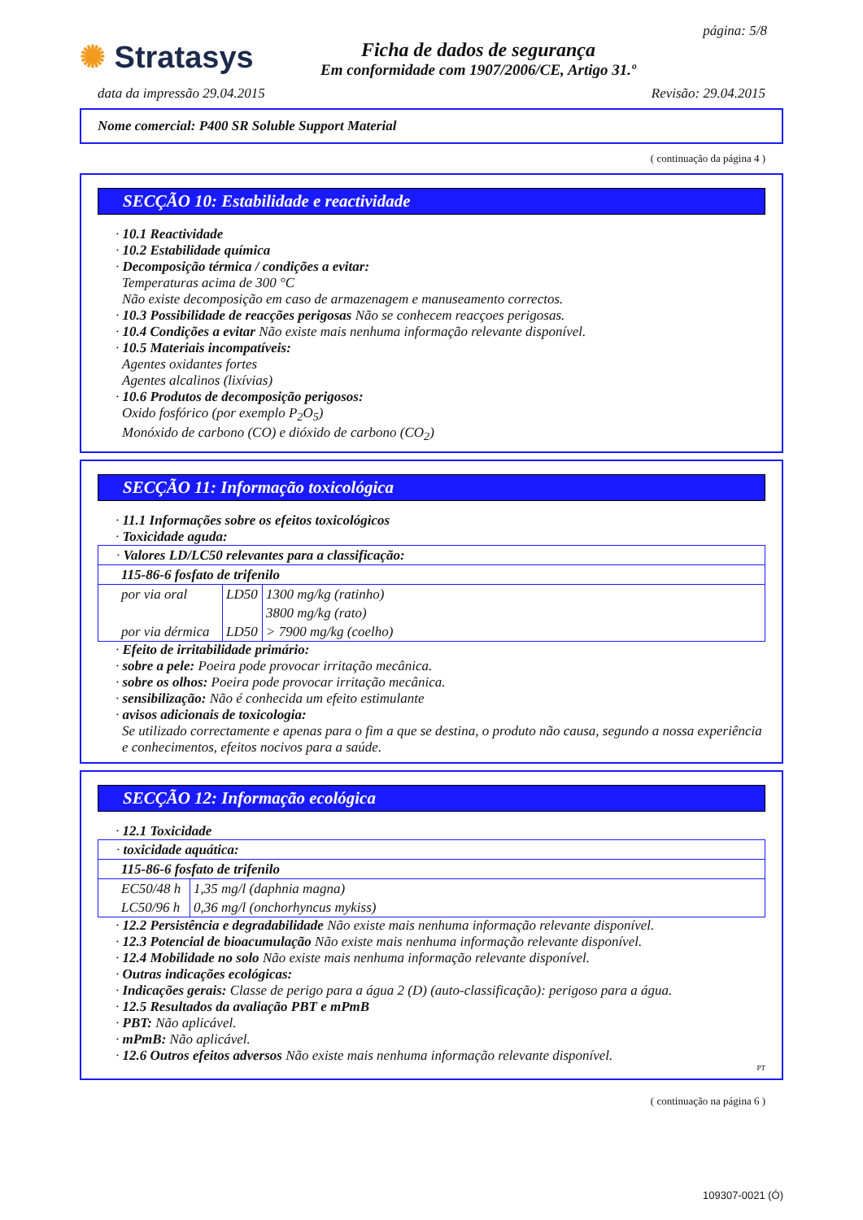✺ Stratasys
Ficha de dados de segurança
Em conformidade com 1907/2006/CE, Artigo 31.º
página: 5/8
data da impressão 29.04.2015 Revisão: 29.04.2015
Nome comercial: P400 SR Soluble Support Material
( continuação da página 4 )
SECÇÃO 10: Estabilidade e reactividade
· 10.1 Reactividade
· 10.2 Estabilidade química
· Decomposição térmica / condições a evitar:
Temperaturas acima de 300 °C
Não existe decomposição em caso de armazenagem e manuseamento correctos.
· 10.3 Possibilidade de reacções perigosas Não se conhecem reacçoes perigosas.
· 10.4 Condições a evitar Não existe mais nenhuma informação relevante disponível.
· 10.5 Materiais incompatíveis:
Agentes oxidantes fortes
Agentes alcalinos (lixívias)
· 10.6 Produtos de decomposição perigosos:
Oxido fosfórico (por exemplo P<sub>2</sub>O<sub>5</sub>)
Monóxido de carbono (CO) e dióxido de carbono (CO<sub>2</sub>)
SECÇÃO 11: Informação toxicológica
· 11.1 Informações sobre os efeitos toxicológicos
· Toxicidade aguda:
| · Valores LD/LC50 relevantes para a classificação: | | |
| 115-86-6 fosfato de trifenilo | | |
| por via oral | LD50 | 1300 mg/kg (ratinho) |
| | | 3800 mg/kg (rato) |
| por via dérmica | LD50 | > 7900 mg/kg (coelho) |
· Efeito de irritabilidade primário:
· sobre a pele: Poeira pode provocar irritação mecânica.
· sobre os olhos: Poeira pode provocar irritação mecânica.
· sensibilização: Não é conhecida um efeito estimulante
· avisos adicionais de toxicologia:
Se utilizado correctamente e apenas para o fim a que se destina, o produto não causa, segundo a nossa experiência e conhecimentos, efeitos nocivos para a saúde.
SECÇÃO 12: Informação ecológica
· 12.1 Toxicidade
| · toxicidade aquática: | |
| 115-86-6 fosfato de trifenilo | |
| EC50/48 h | 1,35 mg/l (daphnia magna) |
| LC50/96 h | 0,36 mg/l (onchorhyncus mykiss) |
· 12.2 Persistência e degradabilidade Não existe mais nenhuma informação relevante disponível.
· 12.3 Potencial de bioacumulação Não existe mais nenhuma informação relevante disponível.
· 12.4 Mobilidade no solo Não existe mais nenhuma informação relevante disponível.
· Outras indicações ecológicas:
· Indicações gerais: Classe de perigo para a água 2 (D) (auto-classificação): perigoso para a água.
· 12.5 Resultados da avaliação PBT e mPmB
· PBT: Não aplicável.
· mPmB: Não aplicável.
· 12.6 Outros efeitos adversos Não existe mais nenhuma informação relevante disponível.
PT
( continuação na página 6 )
109307-0021 (Ó)